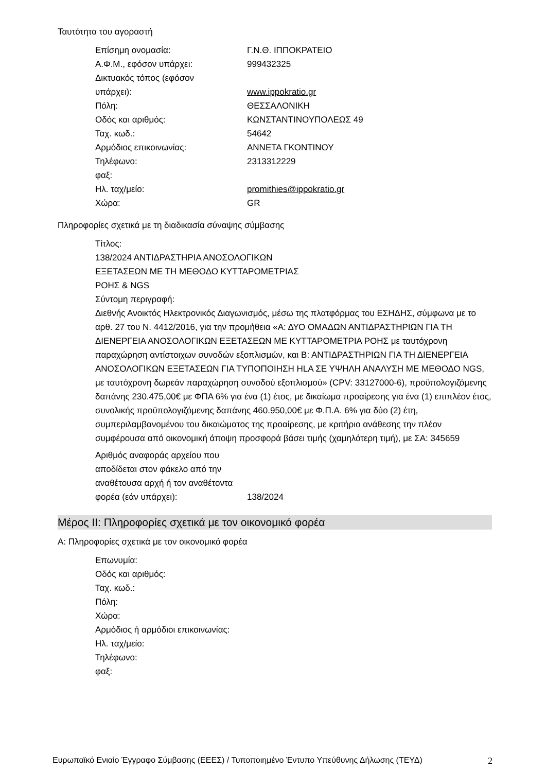Ταυτότητα του αγοραστή
Επίσημη ονομασία: Γ.Ν.Θ. ΙΠΠΟΚΡΑΤΕΙΟ
Α.Φ.Μ., εφόσον υπάρχει: 999432325
Δικτυακός τόπος (εφόσον
υπάρχει):
www.ippokratio.gr
Πόλη: ΘΕΣΣΑΛΟΝΙΚΗ
Οδός και αριθμός: ΚΩΝΣΤΑΝΤΙΝΟΥΠΟΛΕΩΣ 49
Ταχ. κωδ.: 54642
Αρμόδιος επικοινωνίας: ΑΝΝΕΤΑ ΓΚΟΝΤΙΝΟΥ
Τηλέφωνο: 2313312229
φαξ:
Ηλ. ταχ/μείο: promithies@ippokratio.gr
Χώρα: GR
Πληροφορίες σχετικά με τη διαδικασία σύναψης σύμβασης
Τίτλος:
138/2024 ΑΝΤΙΔΡΑΣΤΗΡΙΑ ΑΝΟΣΟΛΟΓΙΚΩΝ
ΕΞΕΤΑΣΕΩΝ ΜΕ ΤΗ ΜΕΘΟΔΟ ΚΥΤΤΑΡΟΜΕΤΡΙΑΣ
ΡΟΗΣ & NGS
Σύντομη περιγραφή:
Διεθνής Ανοικτός Ηλεκτρονικός Διαγωνισμός, μέσω της πλατφόρμας του ΕΣΗΔΗΣ, σύμφωνα με το αρθ. 27 του Ν. 4412/2016, για την προμήθεια «Α: ΔΥΟ ΟΜΑΔΩΝ ΑΝΤΙΔΡΑΣΤΗΡΙΩΝ ΓΙΑ ΤΗ ΔΙΕΝΕΡΓΕΙΑ ΑΝΟΣΟΛΟΓΙΚΩΝ ΕΞΕΤΑΣΕΩΝ ΜΕ ΚΥΤΤΑΡΟΜΕΤΡΙΑ ΡΟΗΣ με ταυτόχρονη παραχώρηση αντίστοιχων συνοδών εξοπλισμών, και Β: ΑΝΤΙΔΡΑΣΤΗΡΙΩΝ ΓΙΑ ΤΗ ΔΙΕΝΕΡΓΕΙΑ ΑΝΟΣΟΛΟΓΙΚΩΝ ΕΞΕΤΑΣΕΩΝ ΓΙΑ ΤΥΠΟΠΟΙΗΣΗ HLA ΣΕ ΥΨΗΛΗ ΑΝΑΛΥΣΗ ΜΕ ΜΕΘΟΔΟ NGS, με ταυτόχρονη δωρεάν παραχώρηση συνοδού εξοπλισμού» (CPV: 33127000-6), προϋπολογιζόμενης δαπάνης 230.475,00€ με ΦΠΑ 6% για ένα (1) έτος, με δικαίωμα προαίρεσης για ένα (1) επιπλέον έτος, συνολικής προϋπολογιζόμενης δαπάνης 460.950,00€ με Φ.Π.Α. 6% για δύο (2) έτη, συμπεριλαμβανομένου του δικαιώματος της προαίρεσης, με κριτήριο ανάθεσης την πλέον συμφέρουσα από οικονομική άποψη προσφορά βάσει τιμής (χαμηλότερη τιμή), με ΣΑ: 345659
Αριθμός αναφοράς αρχείου που αποδίδεται στον φάκελο από την αναθέτουσα αρχή ή τον αναθέτοντα φορέα (εάν υπάρχει):
138/2024
Μέρος II: Πληροφορίες σχετικά με τον οικονομικό φορέα
Α: Πληροφορίες σχετικά με τον οικονομικό φορέα
Επωνυμία:
Οδός και αριθμός:
Ταχ. κωδ.:
Πόλη:
Χώρα:
Αρμόδιος ή αρμόδιοι επικοινωνίας:
Ηλ. ταχ/μείο:
Τηλέφωνο:
φαξ:
Ευρωπαϊκό Ενιαίο Έγγραφο Σύμβασης (ΕΕΕΣ) / Τυποποιημένο Έντυπο Υπεύθυνης Δήλωσης (ΤΕΥΔ) 2